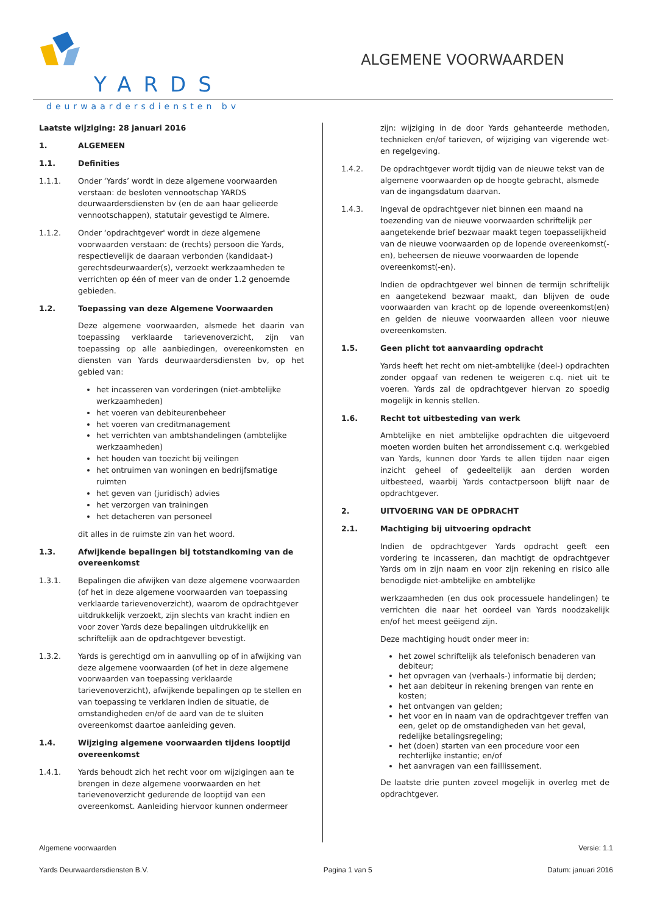YARDS
deurwaardersdiensten bv
ALGEMENE VOORWAARDEN
Laatste wijziging: 28 januari 2016
1. ALGEMEEN
1.1. Definities
1.1.1. Onder ‘Yards’ wordt in deze algemene voorwaarden verstaan: de besloten vennootschap YARDS deurwaardersdiensten bv (en de aan haar gelieerde vennootschappen), statutair gevestigd te Almere.
1.1.2. Onder ‘opdrachtgever' wordt in deze algemene voorwaarden verstaan: de (rechts) persoon die Yards, respectievelijk de daaraan verbonden (kandidaat-) gerechtsdeurwaarder(s), verzoekt werkzaamheden te verrichten op één of meer van de onder 1.2 genoemde gebieden.
1.2. Toepassing van deze Algemene Voorwaarden
Deze algemene voorwaarden, alsmede het daarin van toepassing verklaarde tarievenoverzicht, zijn van toepassing op alle aanbiedingen, overeenkomsten en diensten van Yards deurwaardersdiensten bv, op het gebied van:
het incasseren van vorderingen (niet-ambtelijke werkzaamheden)
het voeren van debiteurenbeheer
het voeren van creditmanagement
het verrichten van ambtshandelingen (ambtelijke werkzaamheden)
het houden van toezicht bij veilingen
het ontruimen van woningen en bedrijfsmatige ruimten
het geven van (juridisch) advies
het verzorgen van trainingen
het detacheren van personeel
dit alles in de ruimste zin van het woord.
1.3. Afwijkende bepalingen bij totstandkoming van de overeenkomst
1.3.1. Bepalingen die afwijken van deze algemene voorwaarden (of het in deze algemene voorwaarden van toepassing verklaarde tarievenoverzicht), waarom de opdrachtgever uitdrukkelijk verzoekt, zijn slechts van kracht indien en voor zover Yards deze bepalingen uitdrukkelijk en schriftelijk aan de opdrachtgever bevestigt.
1.3.2. Yards is gerechtigd om in aanvulling op of in afwijking van deze algemene voorwaarden (of het in deze algemene voorwaarden van toepassing verklaarde tarievenoverzicht), afwijkende bepalingen op te stellen en van toepassing te verklaren indien de situatie, de omstandigheden en/of de aard van de te sluiten overeenkomst daartoe aanleiding geven.
1.4. Wijziging algemene voorwaarden tijdens looptijd overeenkomst
1.4.1. Yards behoudt zich het recht voor om wijzigingen aan te brengen in deze algemene voorwaarden en het tarievenoverzicht gedurende de looptijd van een overeenkomst. Aanleiding hiervoor kunnen ondermeer
zijn: wijziging in de door Yards gehanteerde methoden, technieken en/of tarieven, of wijziging van vigerende wet- en regelgeving.
1.4.2. De opdrachtgever wordt tijdig van de nieuwe tekst van de algemene voorwaarden op de hoogte gebracht, alsmede van de ingangsdatum daarvan.
1.4.3. Ingeval de opdrachtgever niet binnen een maand na toezending van de nieuwe voorwaarden schriftelijk per aangetekende brief bezwaar maakt tegen toepasselijkheid van de nieuwe voorwaarden op de lopende overeenkomst(-en), beheersen de nieuwe voorwaarden de lopende overeenkomst(-en).
Indien de opdrachtgever wel binnen de termijn schriftelijk en aangetekend bezwaar maakt, dan blijven de oude voorwaarden van kracht op de lopende overeenkomst(en) en gelden de nieuwe voorwaarden alleen voor nieuwe overeenkomsten.
1.5. Geen plicht tot aanvaarding opdracht
Yards heeft het recht om niet-ambtelijke (deel-) opdrachten zonder opgaaf van redenen te weigeren c.q. niet uit te voeren. Yards zal de opdrachtgever hiervan zo spoedig mogelijk in kennis stellen.
1.6. Recht tot uitbesteding van werk
Ambtelijke en niet ambtelijke opdrachten die uitgevoerd moeten worden buiten het arrondissement c.q. werkgebied van Yards, kunnen door Yards te allen tijden naar eigen inzicht geheel of gedeeltelijk aan derden worden uitbesteed, waarbij Yards contactpersoon blijft naar de opdrachtgever.
2. UITVOERING VAN DE OPDRACHT
2.1. Machtiging bij uitvoering opdracht
Indien de opdrachtgever Yards opdracht geeft een vordering te incasseren, dan machtigt de opdrachtgever Yards om in zijn naam en voor zijn rekening en risico alle benodigde niet-ambtelijke en ambtelijke
werkzaamheden (en dus ook processuele handelingen) te verrichten die naar het oordeel van Yards noodzakelijk en/of het meest geëigend zijn.
Deze machtiging houdt onder meer in:
het zowel schriftelijk als telefonisch benaderen van debiteur;
het opvragen van (verhaals-) informatie bij derden;
het aan debiteur in rekening brengen van rente en kosten;
het ontvangen van gelden;
het voor en in naam van de opdrachtgever treffen van een, gelet op de omstandigheden van het geval, redelijke betalingsregeling;
het (doen) starten van een procedure voor een rechterlijke instantie; en/of
het aanvragen van een faillissement.
De laatste drie punten zoveel mogelijk in overleg met de opdrachtgever.
Algemene voorwaarden Versie: 1.1
Yards Deurwaardersdiensten B.V. Pagina 1 van 5 Datum: januari 2016